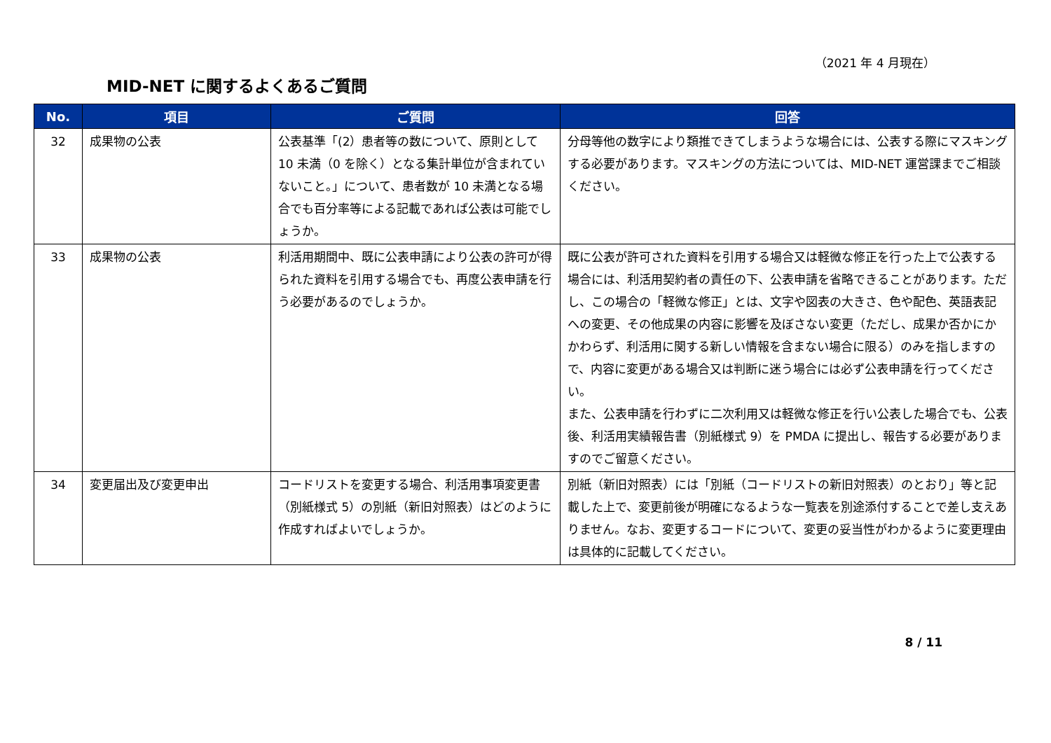（2021 年 4 月現在）
MID-NET に関するよくあるご質問
| No. | 項目 | ご質問 | 回答 |
| --- | --- | --- | --- |
| 32 | 成果物の公表 | 公表基準「(2）患者等の数について、原則として 10 未満（0 を除く）となる集計単位が含まれていないこと。」について、患者数が 10 未満となる場合でも百分率等による記載であれば公表は可能でしょうか。 | 分母等他の数字により類推できてしまうような場合には、公表する際にマスキングする必要があります。マスキングの方法については、MID-NET 運営課までご相談ください。 |
| 33 | 成果物の公表 | 利活用期間中、既に公表申請により公表の許可が得られた資料を引用する場合でも、再度公表申請を行う必要があるのでしょうか。 | 既に公表が許可された資料を引用する場合又は軽微な修正を行った上で公表する場合には、利活用契約者の責任の下、公表申請を省略できることがあります。ただし、この場合の「軽微な修正」とは、文字や図表の大きさ、色や配色、英語表記への変更、その他成果の内容に影響を及ぼさない変更（ただし、成果か否かにかかわらず、利活用に関する新しい情報を含まない場合に限る）のみを指しますので、内容に変更がある場合又は判断に迷う場合には必ず公表申請を行ってください。 また、公表申請を行わずに二次利用又は軽微な修正を行い公表した場合でも、公表後、利活用実績報告書（別紙様式 9）を PMDA に提出し、報告する必要がありますのでご留意ください。 |
| 34 | 変更届出及び変更申出 | コードリストを変更する場合、利活用事項変更書（別紙様式 5）の別紙（新旧対照表）はどのように作成すればよいでしょうか。 | 別紙（新旧対照表）には「別紙（コードリストの新旧対照表）のとおり」等と記載した上で、変更前後が明確になるような一覧表を別途添付することで差し支えありません。なお、変更するコードについて、変更の妥当性がわかるように変更理由は具体的に記載してください。 |
8 / 11